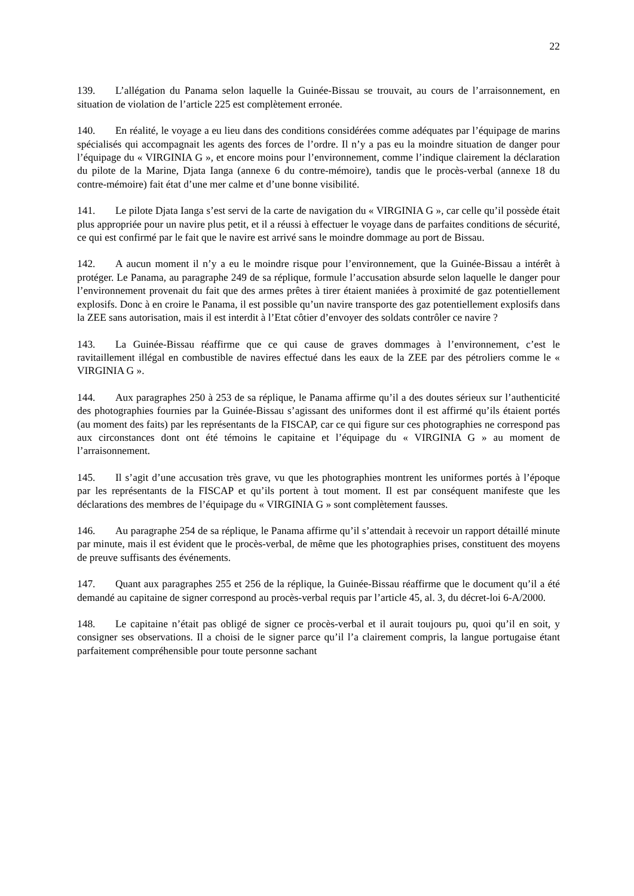22
139. L’allégation du Panama selon laquelle la Guinée-Bissau se trouvait, au cours de l’arraisonnement, en situation de violation de l’article 225 est complètement erronée.
140. En réalité, le voyage a eu lieu dans des conditions considérées comme adéquates par l’équipage de marins spécialisés qui accompagnait les agents des forces de l’ordre. Il n’y a pas eu la moindre situation de danger pour l’équipage du « VIRGINIA G », et encore moins pour l’environnement, comme l’indique clairement la déclaration du pilote de la Marine, Djata Ianga (annexe 6 du contre-mémoire), tandis que le procès-verbal (annexe 18 du contre-mémoire) fait état d’une mer calme et d’une bonne visibilité.
141. Le pilote Djata Ianga s’est servi de la carte de navigation du « VIRGINIA G », car celle qu’il possède était plus appropriée pour un navire plus petit, et il a réussi à effectuer le voyage dans de parfaites conditions de sécurité, ce qui est confirmé par le fait que le navire est arrivé sans le moindre dommage au port de Bissau.
142. A aucun moment il n’y a eu le moindre risque pour l’environnement, que la Guinée-Bissau a intérêt à protéger. Le Panama, au paragraphe 249 de sa réplique, formule l’accusation absurde selon laquelle le danger pour l’environnement provenait du fait que des armes prêtes à tirer étaient maniées à proximité de gaz potentiellement explosifs. Donc à en croire le Panama, il est possible qu’un navire transporte des gaz potentiellement explosifs dans la ZEE sans autorisation, mais il est interdit à l’Etat côtier d’envoyer des soldats contrôler ce navire ?
143. La Guinée-Bissau réaffirme que ce qui cause de graves dommages à l’environnement, c’est le ravitaillement illégal en combustible de navires effectué dans les eaux de la ZEE par des pétroliers comme le « VIRGINIA G ».
144. Aux paragraphes 250 à 253 de sa réplique, le Panama affirme qu’il a des doutes sérieux sur l’authenticité des photographies fournies par la Guinée-Bissau s’agissant des uniformes dont il est affirmé qu’ils étaient portés (au moment des faits) par les représentants de la FISCAP, car ce qui figure sur ces photographies ne correspond pas aux circonstances dont ont été témoins le capitaine et l’équipage du « VIRGINIA G » au moment de l’arraisonnement.
145. Il s’agit d’une accusation très grave, vu que les photographies montrent les uniformes portés à l’époque par les représentants de la FISCAP et qu’ils portent à tout moment. Il est par conséquent manifeste que les déclarations des membres de l’équipage du « VIRGINIA G » sont complètement fausses.
146. Au paragraphe 254 de sa réplique, le Panama affirme qu’il s’attendait à recevoir un rapport détaillé minute par minute, mais il est évident que le procès-verbal, de même que les photographies prises, constituent des moyens de preuve suffisants des événements.
147. Quant aux paragraphes 255 et 256 de la réplique, la Guinée-Bissau réaffirme que le document qu’il a été demandé au capitaine de signer correspond au procès-verbal requis par l’article 45, al. 3, du décret-loi 6-A/2000.
148. Le capitaine n’était pas obligé de signer ce procès-verbal et il aurait toujours pu, quoi qu’il en soit, y consigner ses observations. Il a choisi de le signer parce qu’il l’a clairement compris, la langue portugaise étant parfaitement compréhensible pour toute personne sachant